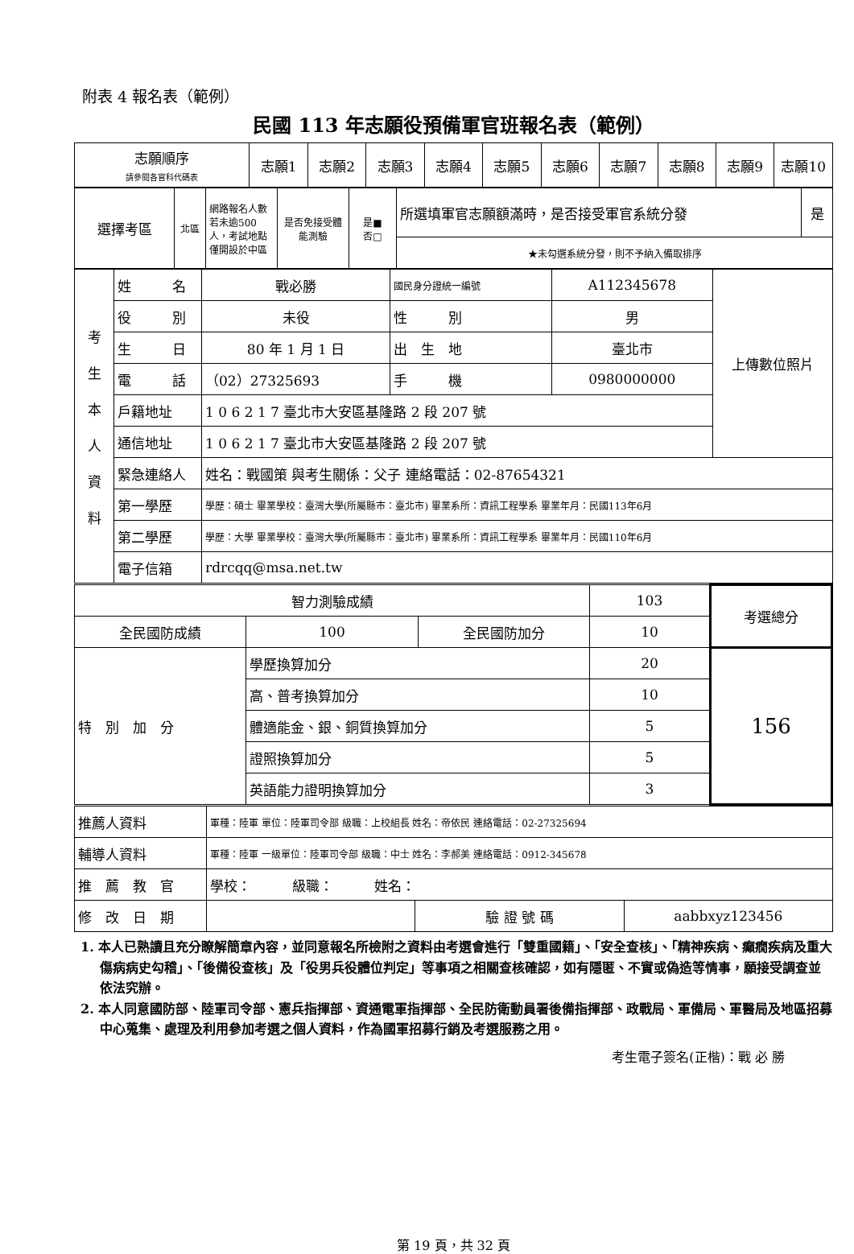附表 4 報名表（範例）
民國 113 年志願役預備軍官班報名表（範例）
| 志願順序 請參閱各官科代碼表 | 志願1 | 志願2 | 志願3 | 志願4 | 志願5 | 志願6 | 志願7 | 志願8 | 志願9 | 志願10 |
| 選擇考區 | 北區 | 網路報名人數若未逾500人，考試地點僅開設於中區 | 是否免接受體能測驗 | 是■ 否□ | 所選填軍官志願額滿時，是否接受軍官系統分發 | 是 |
| | | | | | ★未勾選系統分發，則不予納入備取排序 | |
| 考 生 本 人 資 料 | 姓 名 | 戰必勝 | 國民身分證統一編號 | A112345678 | 上傳數位照片 |
| | 役 別 | 未役 | 性 別 | 男 | |
| | 生 日 | 80 年 1 月 1 日 | 出 生 地 | 臺北市 | |
| | 電 話 | （02）27325693 | 手 機 | 0980000000 | |
| | 戶籍地址 | 1 0 6 2 1 7 臺北市大安區基隆路 2 段 207 號 | | | |
| | 通信地址 | 1 0 6 2 1 7 臺北市大安區基隆路 2 段 207 號 | | | |
| | 緊急連絡人 | 姓名：戰國策 與考生關係：父子 連絡電話：02-87654321 | | | |
| | 第一學歷 | 學歷：碩士 畢業學校：臺灣大學(所屬縣市：臺北市) 畢業系所：資訊工程學系 畢業年月：民國113年6月 | | | |
| | 第二學歷 | 學歷：大學 畢業學校：臺灣大學(所屬縣市：臺北市) 畢業系所：資訊工程學系 畢業年月：民國110年6月 | | | |
| | 電子信箱 | rdrcqq@msa.net.tw | | | |
| 智力測驗成績 | | | 103 | 考選總分 |
| 全民國防成績 | 100 | 全民國防加分 | 10 | |
| 特 別 加 分 | 學歷換算加分 | | 20 | 156 |
| | 高、普考換算加分 | | 10 | |
| | 體適能金、銀、銅質換算加分 | | 5 | |
| | 證照換算加分 | | 5 | |
| | 英語能力證明換算加分 | | 3 | |
| 推薦人資料 | 軍種：陸軍 單位：陸軍司令部 級職：上校組長 姓名：帝依民 連絡電話：02-27325694 | | |
| 輔導人資料 | 軍種：陸軍 一級單位：陸軍司令部 級職：中士 姓名：李郝美 連絡電話：0912-345678 | | |
| 推 薦 教 官 | 學校： 級職： 姓名： | | |
| 修 改 日 期 | | 驗 證 號 碼 | aabbxyz123456 |
1. 本人已熟讀且充分瞭解簡章內容，並同意報名所檢附之資料由考選會進行「雙重國籍」、「安全查核」、「精神疾病、癲癇疾病及重大傷病病史勾稽」、「後備役查核」及「役男兵役體位判定」等事項之相關查核確認，如有隱匿、不實或偽造等情事，願接受調查並依法究辦。
2. 本人同意國防部、陸軍司令部、憲兵指揮部、資通電軍指揮部、全民防衛動員署後備指揮部、政戰局、軍備局、軍醫局及地區招募中心蒐集、處理及利用參加考選之個人資料，作為國軍招募行銷及考選服務之用。
考生電子簽名(正楷)：戰 必 勝
第 19 頁，共 32 頁